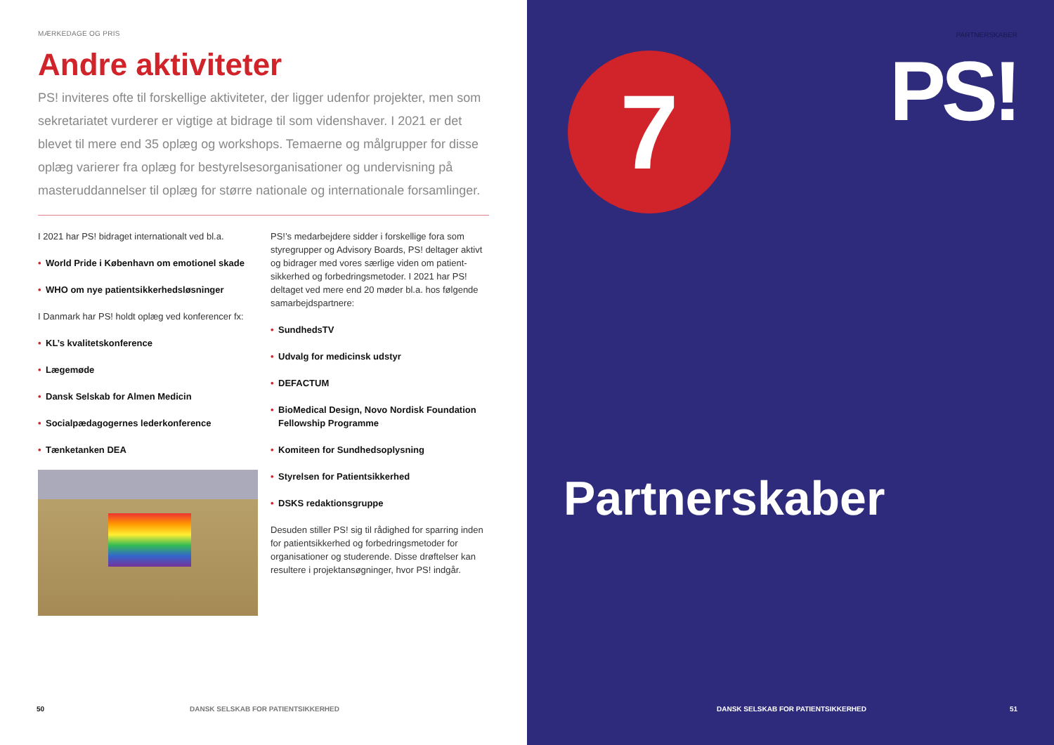MÆRKEDAGE OG PRIS
Andre aktiviteter
PS! inviteres ofte til forskellige aktiviteter, der ligger udenfor projekter, men som sekretariatet vurderer er vigtige at bidrage til som videnshaver. I 2021 er det blevet til mere end 35 oplæg og workshops. Temaerne og målgrupper for disse oplæg varierer fra oplæg for bestyrelsesorganisationer og undervisning på masteruddannelser til oplæg for større nationale og internationale forsamlinger.
I 2021 har PS! bidraget internationalt ved bl.a.
• World Pride i København om emotionel skade
• WHO om nye patientsikkerhedsløsninger
I Danmark har PS! holdt oplæg ved konferencer fx:
• KL’s kvalitetskonference
• Lægemøde
• Dansk Selskab for Almen Medicin
• Socialpædagogernes lederkonference
• Tænketanken DEA
PS!’s medarbejdere sidder i forskellige fora som styregrupper og Advisory Boards, PS! deltager aktivt og bidrager med vores særlige viden om patient-sikkerhed og forbedringsmetoder. I 2021 har PS! deltaget ved mere end 20 møder bl.a. hos følgende samarbejdspartnere:
• SundhedsTV
• Udvalg for medicinsk udstyr
• DEFACTUM
• BioMedical Design, Novo Nordisk Foundation Fellowship Programme
• Komiteen for Sundhedsoplysning
• Styrelsen for Patientsikkerhed
• DSKS redaktionsgruppe
Desuden stiller PS! sig til rådighed for sparring inden for patientsikkerhed og forbedringsmetoder for organisationer og studerende. Disse drøftelser kan resultere i projektansøgninger, hvor PS! indgår.
50
DANSK SELSKAB FOR PATIENTSIKKERHED
PARTNERSKABER
7 PS!
Partnerskaber
DANSK SELSKAB FOR PATIENTSIKKERHED
51